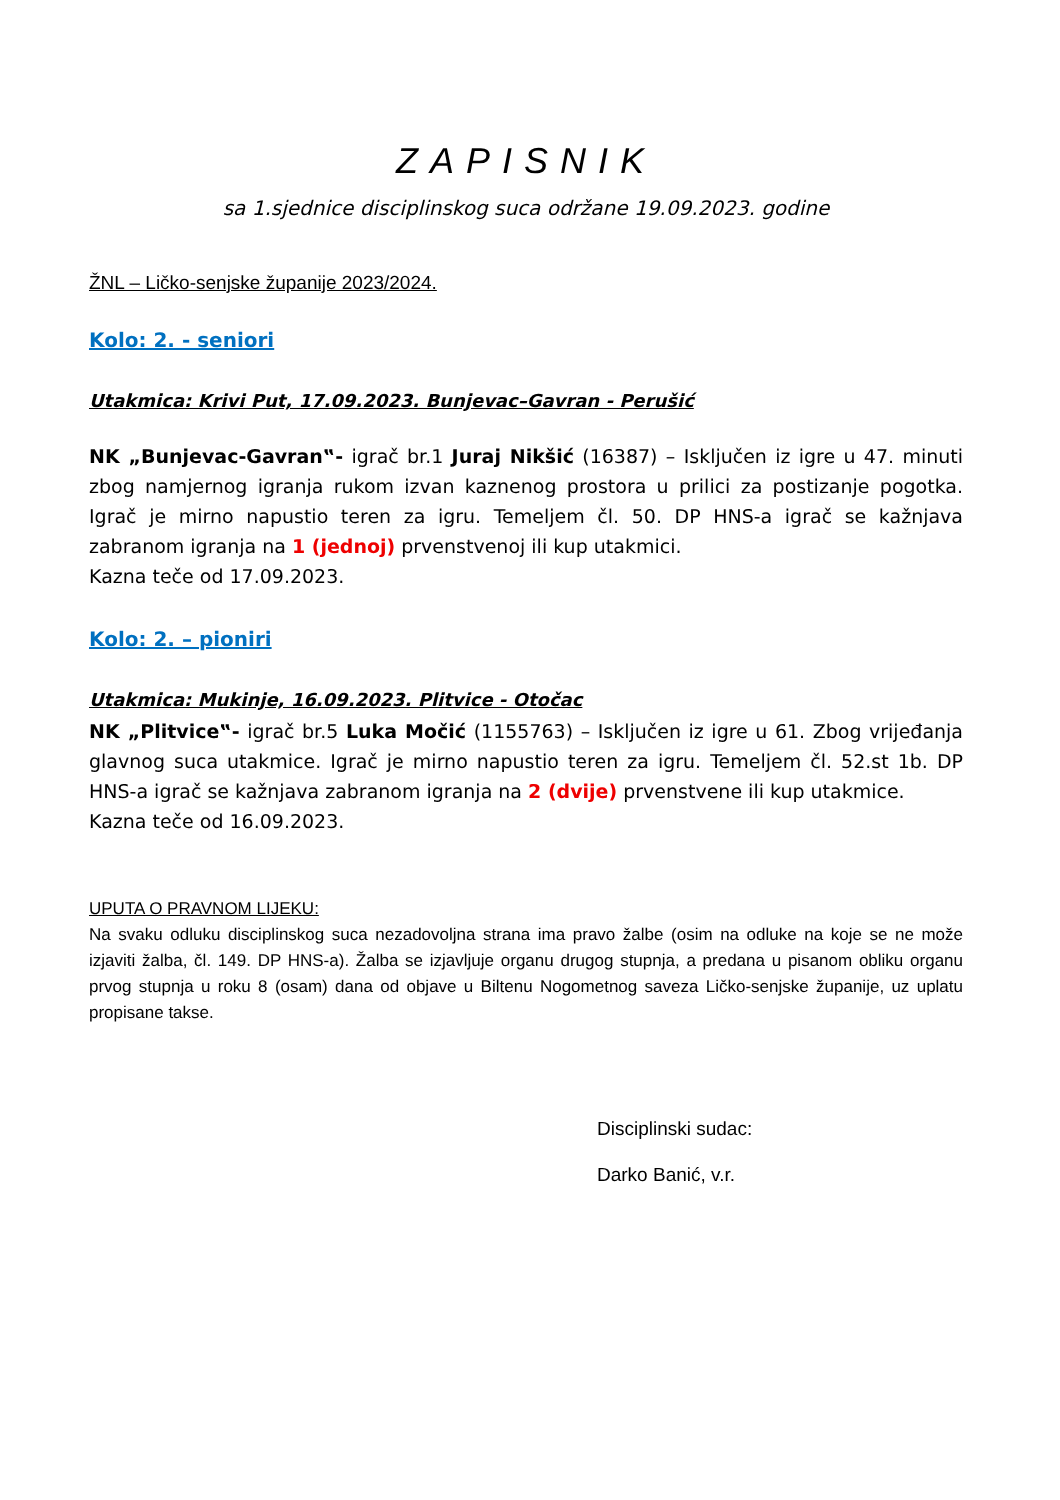ZAPISNIK
sa 1.sjednice disciplinskog suca održane 19.09.2023. godine
ŽNL – Ličko-senjske županije 2023/2024.
Kolo: 2. - seniori
Utakmica: Krivi Put, 17.09.2023. Bunjevac–Gavran - Perušić
NK „Bunjevac-Gavran‟- igrač br.1 Juraj Nikšić (16387) – Isključen iz igre u 47. minuti zbog namjernog igranja rukom izvan kaznenog prostora u prilici za postizanje pogotka. Igrač je mirno napustio teren za igru. Temeljem čl. 50. DP HNS-a igrač se kažnjava zabranom igranja na 1 (jednoj) prvenstvenoj ili kup utakmici.
Kazna teče od 17.09.2023.
Kolo: 2. – pioniri
Utakmica: Mukinje, 16.09.2023. Plitvice - Otočac
NK „Plitvice‟- igrač br.5 Luka Močić (1155763) – Isključen iz igre u 61. Zbog vrijeđanja glavnog suca utakmice. Igrač je mirno napustio teren za igru. Temeljem čl. 52.st 1b. DP HNS-a igrač se kažnjava zabranom igranja na 2 (dvije) prvenstvene ili kup utakmice.
Kazna teče od 16.09.2023.
UPUTA O PRAVNOM LIJEKU:
Na svaku odluku disciplinskog suca nezadovoljna strana ima pravo žalbe (osim na odluke na koje se ne može izjaviti žalba, čl. 149. DP HNS-a). Žalba se izjavljuje organu drugog stupnja, a predana u pisanom obliku organu prvog stupnja u roku 8 (osam) dana od objave u Biltenu Nogometnog saveza Ličko-senjske županije, uz uplatu propisane takse.
Disciplinski sudac:
Darko Banić, v.r.